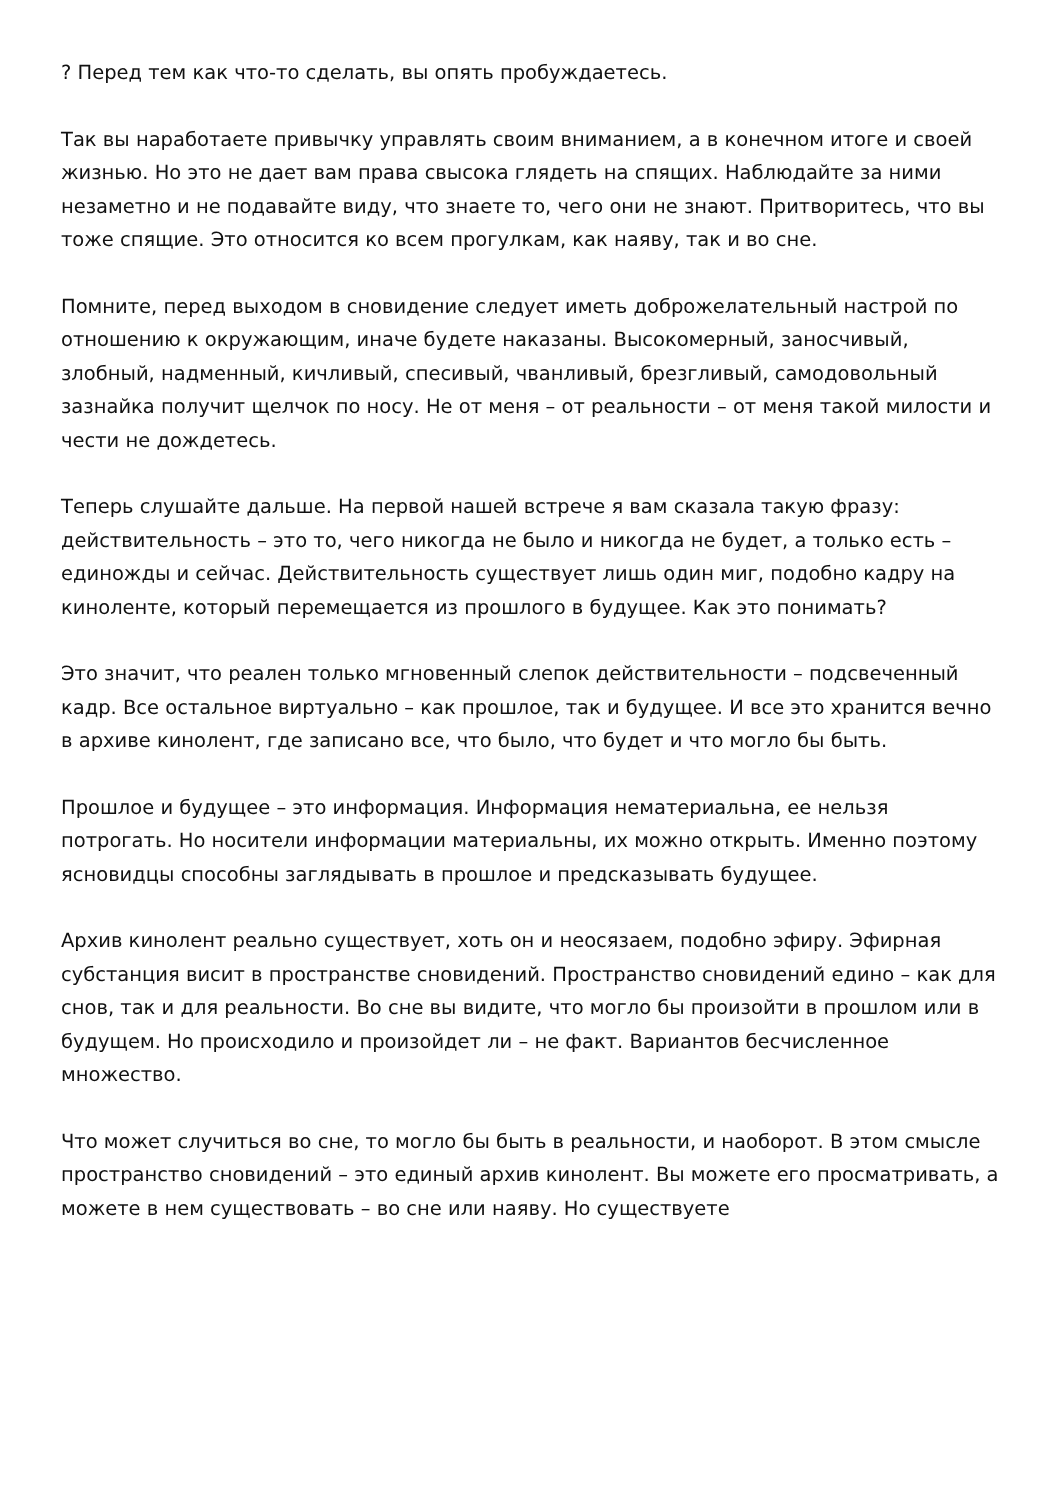? Перед тем как что-то сделать, вы опять пробуждаетесь.
Так вы наработаете привычку управлять своим вниманием, а в конечном итоге и своей жизнью. Но это не дает вам права свысока глядеть на спящих. Наблюдайте за ними незаметно и не подавайте виду, что знаете то, чего они не знают. Притворитесь, что вы тоже спящие. Это относится ко всем прогулкам, как наяву, так и во сне.
Помните, перед выходом в сновидение следует иметь доброжелательный настрой по отношению к окружающим, иначе будете наказаны. Высокомерный, заносчивый, злобный, надменный, кичливый, спесивый, чванливый, брезгливый, самодовольный зазнайка получит щелчок по носу. Не от меня – от реальности – от меня такой милости и чести не дождетесь.
Теперь слушайте дальше. На первой нашей встрече я вам сказала такую фразу: действительность – это то, чего никогда не было и никогда не будет, а только есть – единожды и сейчас. Действительность существует лишь один миг, подобно кадру на киноленте, который перемещается из прошлого в будущее. Как это понимать?
Это значит, что реален только мгновенный слепок действительности – подсвеченный кадр. Все остальное виртуально – как прошлое, так и будущее. И все это хранится вечно в архиве кинолент, где записано все, что было, что будет и что могло бы быть.
Прошлое и будущее – это информация. Информация нематериальна, ее нельзя потрогать. Но носители информации материальны, их можно открыть. Именно поэтому ясновидцы способны заглядывать в прошлое и предсказывать будущее.
Архив кинолент реально существует, хоть он и неосязаем, подобно эфиру. Эфирная субстанция висит в пространстве сновидений. Пространство сновидений едино – как для снов, так и для реальности. Во сне вы видите, что могло бы произойти в прошлом или в будущем. Но происходило и произойдет ли – не факт. Вариантов бесчисленное множество.
Что может случиться во сне, то могло бы быть в реальности, и наоборот. В этом смысле пространство сновидений – это единый архив кинолент. Вы можете его просматривать, а можете в нем существовать – во сне или наяву. Но существуете